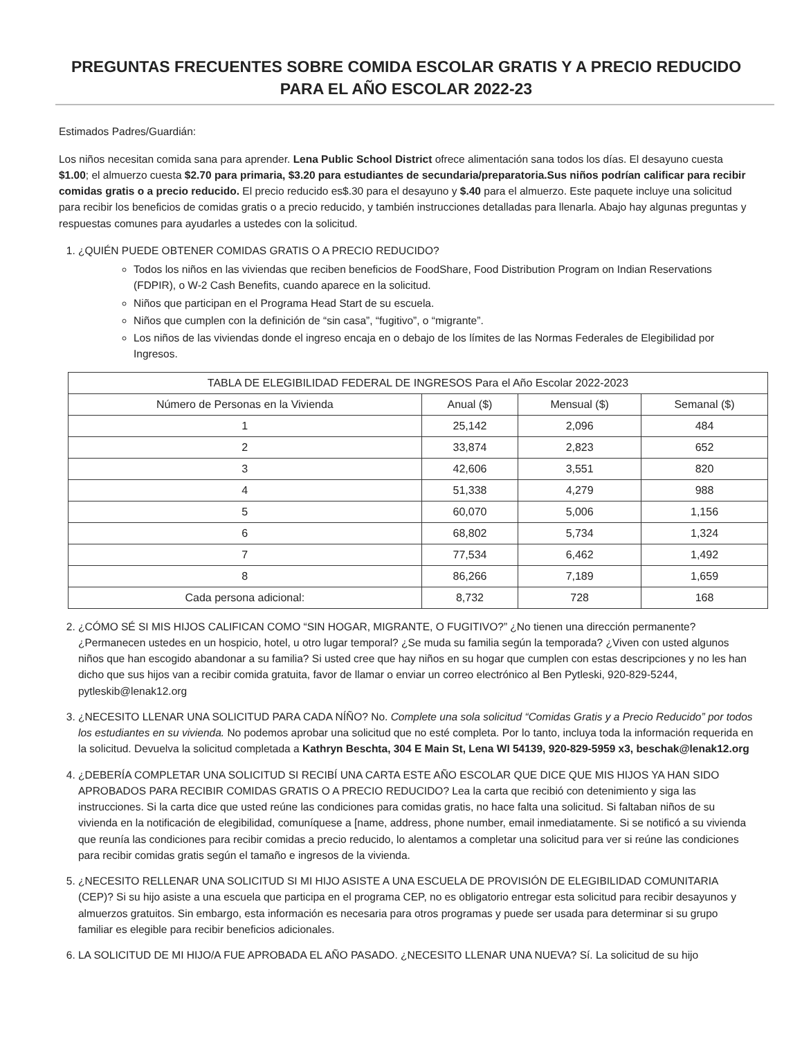PREGUNTAS FRECUENTES SOBRE COMIDA ESCOLAR GRATIS Y A PRECIO REDUCIDO PARA EL AÑO ESCOLAR 2022-23
Estimados Padres/Guardián:
Los niños necesitan comida sana para aprender. Lena Public School District ofrece alimentación sana todos los días. El desayuno cuesta $1.00; el almuerzo cuesta $2.70 para primaria, $3.20 para estudiantes de secundaria/preparatoria.Sus niños podrían calificar para recibir comidas gratis o a precio reducido. El precio reducido es$.30 para el desayuno y $.40 para el almuerzo. Este paquete incluye una solicitud para recibir los beneficios de comidas gratis o a precio reducido, y también instrucciones detalladas para llenarla. Abajo hay algunas preguntas y respuestas comunes para ayudarles a ustedes con la solicitud.
1. ¿QUIÉN PUEDE OBTENER COMIDAS GRATIS O A PRECIO REDUCIDO?
Todos los niños en las viviendas que reciben beneficios de FoodShare, Food Distribution Program on Indian Reservations (FDPIR), o W-2 Cash Benefits, cuando aparece en la solicitud.
Niños que participan en el Programa Head Start de su escuela.
Niños que cumplen con la definición de “sin casa”, “fugitivo”, o “migrante”.
Los niños de las viviendas donde el ingreso encaja en o debajo de los límites de las Normas Federales de Elegibilidad por Ingresos.
| TABLA DE ELEGIBILIDAD FEDERAL DE INGRESOS Para el Año Escolar 2022-2023 | | | |
| --- | --- | --- | --- |
| Número de Personas en la Vivienda | Anual ($) | Mensual ($) | Semanal ($) |
| 1 | 25,142 | 2,096 | 484 |
| 2 | 33,874 | 2,823 | 652 |
| 3 | 42,606 | 3,551 | 820 |
| 4 | 51,338 | 4,279 | 988 |
| 5 | 60,070 | 5,006 | 1,156 |
| 6 | 68,802 | 5,734 | 1,324 |
| 7 | 77,534 | 6,462 | 1,492 |
| 8 | 86,266 | 7,189 | 1,659 |
| Cada persona adicional: | 8,732 | 728 | 168 |
2. ¿CÓMO SÉ SI MIS HIJOS CALIFICAN COMO “SIN HOGAR, MIGRANTE, O FUGITIVO?” ¿No tienen una dirección permanente? ¿Permanecen ustedes en un hospicio, hotel, u otro lugar temporal? ¿Se muda su familia según la temporada? ¿Viven con usted algunos niños que han escogido abandonar a su familia? Si usted cree que hay niños en su hogar que cumplen con estas descripciones y no les han dicho que sus hijos van a recibir comida gratuita, favor de llamar o enviar un correo electrónico al Ben Pytleski, 920-829-5244, pytleskib@lenak12.org
3. ¿NECESITO LLENAR UNA SOLICITUD PARA CADA NÍÑO? No. Complete una sola solicitud “Comidas Gratis y a Precio Reducido” por todos los estudiantes en su vivienda. No podemos aprobar una solicitud que no esté completa. Por lo tanto, incluya toda la información requerida en la solicitud. Devuelva la solicitud completada a Kathryn Beschta, 304 E Main St, Lena WI 54139, 920-829-5959 x3, beschak@lenak12.org
4. ¿DEBERÍA COMPLETAR UNA SOLICITUD SI RECIBÍ UNA CARTA ESTE AÑO ESCOLAR QUE DICE QUE MIS HIJOS YA HAN SIDO APROBADOS PARA RECIBIR COMIDAS GRATIS O A PRECIO REDUCIDO? Lea la carta que recibió con detenimiento y siga las instrucciones. Si la carta dice que usted reúne las condiciones para comidas gratis, no hace falta una solicitud. Si faltaban niños de su vivienda en la notificación de elegibilidad, comuníquese a [name, address, phone number, email inmediatamente. Si se notificó a su vivienda que reunía las condiciones para recibir comidas a precio reducido, lo alentamos a completar una solicitud para ver si reúne las condiciones para recibir comidas gratis según el tamaño e ingresos de la vivienda.
5. ¿NECESITO RELLENAR UNA SOLICITUD SI MI HIJO ASISTE A UNA ESCUELA DE PROVISIÓN DE ELEGIBILIDAD COMUNITARIA (CEP)? Si su hijo asiste a una escuela que participa en el programa CEP, no es obligatorio entregar esta solicitud para recibir desayunos y almuerzos gratuitos. Sin embargo, esta información es necesaria para otros programas y puede ser usada para determinar si su grupo familiar es elegible para recibir beneficios adicionales.
6. LA SOLICITUD DE MI HIJO/A FUE APROBADA EL AÑO PASADO. ¿NECESITO LLENAR UNA NUEVA? Sí. La solicitud de su hijo